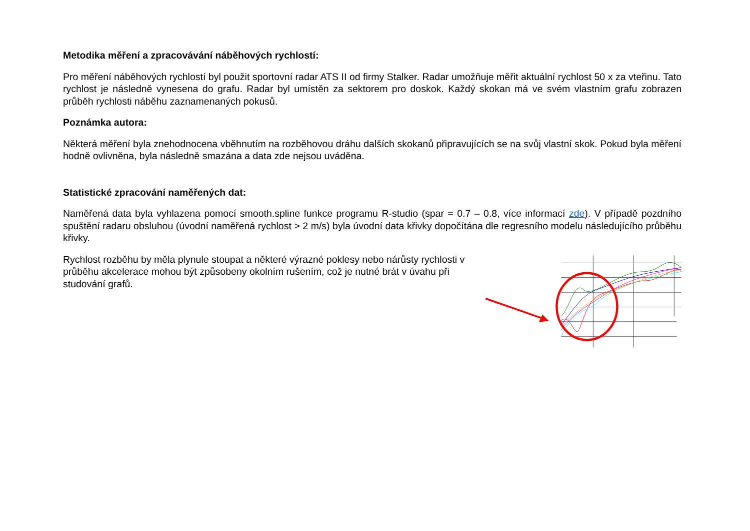Metodika měření a zpracovávání náběhových rychlostí:
Pro měření náběhových rychlostí byl použit sportovní radar ATS II od firmy Stalker. Radar umožňuje měřit aktuální rychlost 50 x za vteřinu. Tato rychlost je následně vynesena do grafu. Radar byl umístěn za sektorem pro doskok. Každý skokan má ve svém vlastním grafu zobrazen průběh rychlosti náběhu zaznamenaných pokusů.
Poznámka autora:
Některá měření byla znehodnocena vběhnutím na rozběhovou dráhu dalších skokanů připravujících se na svůj vlastní skok. Pokud byla měření hodně ovlivněna, byla následně smazána a data zde nejsou uváděna.
Statistické zpracování naměřených dat:
Naměřená data byla vyhlazena pomocí smooth.spline funkce programu R-studio (spar = 0.7 – 0.8, více informací zde). V případě pozdního spuštění radaru obsluhou (úvodní naměřená rychlost > 2 m/s) byla úvodní data křivky dopočítána dle regresního modelu následujícího průběhu křivky.
Rychlost rozběhu by měla plynule stoupat a některé výrazné poklesy nebo nárůsty rychlosti v průběhu akcelerace mohou být způsobeny okolním rušením, což je nutné brát v úvahu při studování grafů.